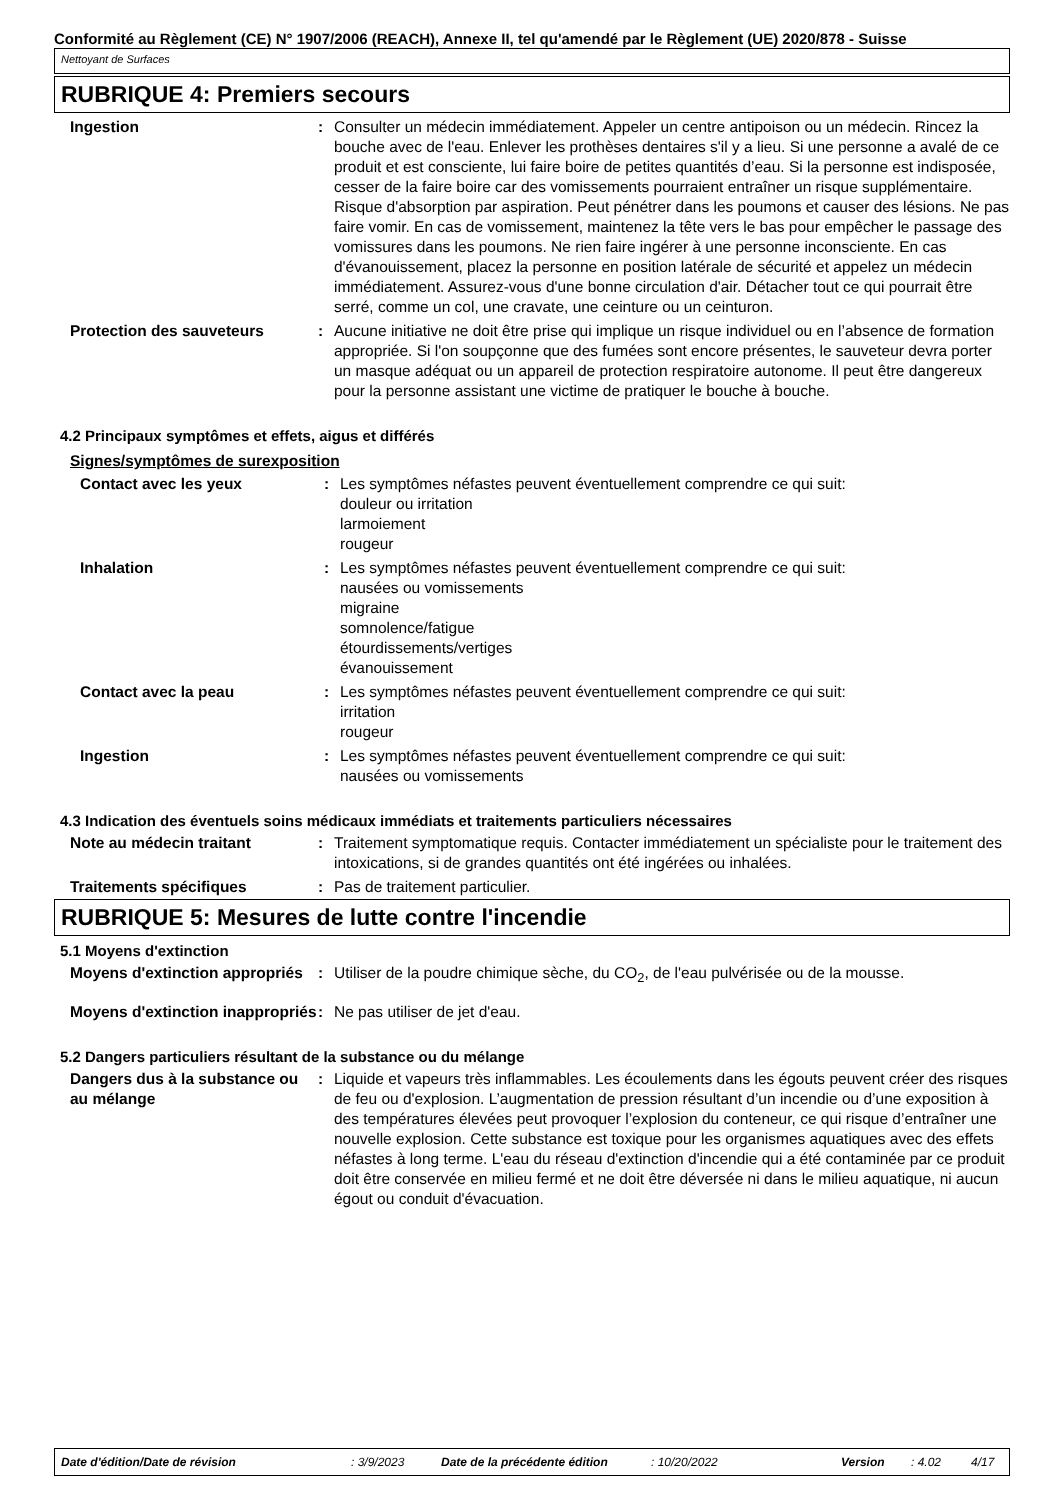Conformité au Règlement (CE) N° 1907/2006 (REACH), Annexe II, tel qu'amendé par le Règlement (UE) 2020/878 - Suisse
Nettoyant de Surfaces
RUBRIQUE 4: Premiers secours
Ingestion : Consulter un médecin immédiatement. Appeler un centre antipoison ou un médecin. Rincez la bouche avec de l'eau. Enlever les prothèses dentaires s'il y a lieu. Si une personne a avalé de ce produit et est consciente, lui faire boire de petites quantités d’eau. Si la personne est indisposée, cesser de la faire boire car des vomissements pourraient entraîner un risque supplémentaire. Risque d'absorption par aspiration. Peut pénétrer dans les poumons et causer des lésions. Ne pas faire vomir. En cas de vomissement, maintenez la tête vers le bas pour empêcher le passage des vomissures dans les poumons. Ne rien faire ingérer à une personne inconsciente. En cas d'évanouissement, placez la personne en position latérale de sécurité et appelez un médecin immédiatement. Assurez-vous d'une bonne circulation d'air. Détacher tout ce qui pourrait être serré, comme un col, une cravate, une ceinture ou un ceinturon.
Protection des sauveteurs : Aucune initiative ne doit être prise qui implique un risque individuel ou en l’absence de formation appropriée. Si l'on soupçonne que des fumées sont encore présentes, le sauveteur devra porter un masque adéquat ou un appareil de protection respiratoire autonome. Il peut être dangereux pour la personne assistant une victime de pratiquer le bouche à bouche.
4.2 Principaux symptômes et effets, aigus et différés
Signes/symptômes de surexposition
Contact avec les yeux : Les symptômes néfastes peuvent éventuellement comprendre ce qui suit:
douleur ou irritation
larmoiement
rougeur
Inhalation : Les symptômes néfastes peuvent éventuellement comprendre ce qui suit:
nausées ou vomissements
migraine
somnolence/fatigue
étourdissements/vertiges
évanouissement
Contact avec la peau : Les symptômes néfastes peuvent éventuellement comprendre ce qui suit:
irritation
rougeur
Ingestion : Les symptômes néfastes peuvent éventuellement comprendre ce qui suit:
nausées ou vomissements
4.3 Indication des éventuels soins médicaux immédiats et traitements particuliers nécessaires
Note au médecin traitant : Traitement symptomatique requis. Contacter immédiatement un spécialiste pour le traitement des intoxications, si de grandes quantités ont été ingérées ou inhalées.
Traitements spécifiques : Pas de traitement particulier.
RUBRIQUE 5: Mesures de lutte contre l'incendie
5.1 Moyens d'extinction
Moyens d'extinction appropriés
: Utiliser de la poudre chimique sèche, du CO<sub>2</sub>, de l'eau pulvérisée ou de la mousse.
Moyens d'extinction inappropriés
: Ne pas utiliser de jet d'eau.
5.2 Dangers particuliers résultant de la substance ou du mélange
Dangers dus à la substance ou au mélange
: Liquide et vapeurs très inflammables. Les écoulements dans les égouts peuvent créer des risques de feu ou d'explosion. L’augmentation de pression résultant d’un incendie ou d’une exposition à des températures élevées peut provoquer l’explosion du conteneur, ce qui risque d’entraîner une nouvelle explosion. Cette substance est toxique pour les organismes aquatiques avec des effets néfastes à long terme. L'eau du réseau d'extinction d'incendie qui a été contaminée par ce produit doit être conservée en milieu fermé et ne doit être déversée ni dans le milieu aquatique, ni aucun égout ou conduit d'évacuation.
Date d'édition/Date de révision: 3/9/2023 Date de la précédente édition: 10/20/2022 Version: 4.02 4/17